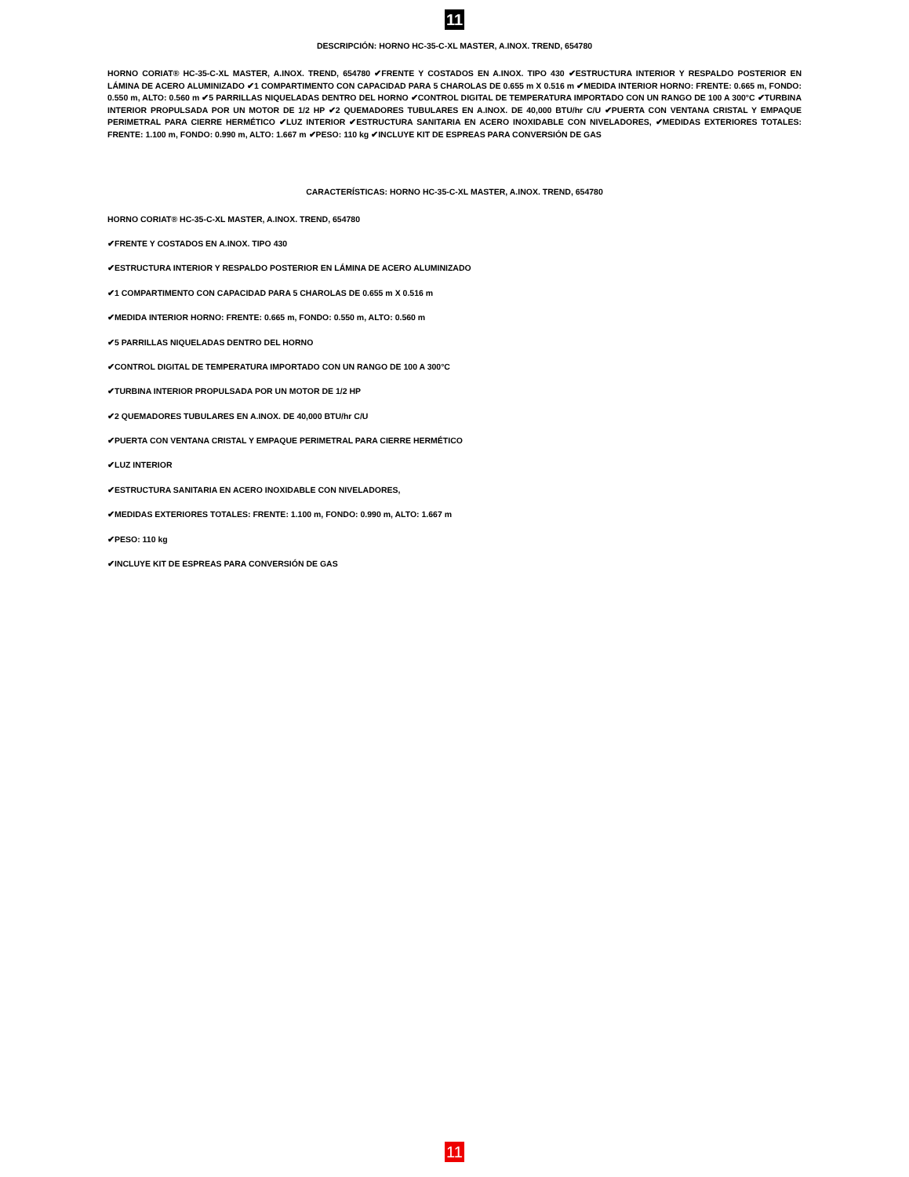11
DESCRIPCIÓN: HORNO HC-35-C-XL MASTER, A.INOX. TREND, 654780
HORNO CORIAT® HC-35-C-XL MASTER, A.INOX. TREND, 654780 ✔FRENTE Y COSTADOS EN A.INOX. TIPO 430 ✔ESTRUCTURA INTERIOR Y RESPALDO POSTERIOR EN LÁMINA DE ACERO ALUMINIZADO ✔1 COMPARTIMENTO CON CAPACIDAD PARA 5 CHAROLAS DE 0.655 m X 0.516 m ✔MEDIDA INTERIOR HORNO: FRENTE: 0.665 m, FONDO: 0.550 m, ALTO: 0.560 m ✔5 PARRILLAS NIQUELADAS DENTRO DEL HORNO ✔CONTROL DIGITAL DE TEMPERATURA IMPORTADO CON UN RANGO DE 100 A 300°C ✔TURBINA INTERIOR PROPULSADA POR UN MOTOR DE 1/2 HP ✔2 QUEMADORES TUBULARES EN A.INOX. DE 40,000 BTU/hr C/U ✔PUERTA CON VENTANA CRISTAL Y EMPAQUE PERIMETRAL PARA CIERRE HERMÉTICO ✔LUZ INTERIOR ✔ESTRUCTURA SANITARIA EN ACERO INOXIDABLE CON NIVELADORES, ✔MEDIDAS EXTERIORES TOTALES: FRENTE: 1.100 m, FONDO: 0.990 m, ALTO: 1.667 m ✔PESO: 110 kg ✔INCLUYE KIT DE ESPREAS PARA CONVERSIÓN DE GAS
CARACTERÍSTICAS: HORNO HC-35-C-XL MASTER, A.INOX. TREND, 654780
HORNO CORIAT® HC-35-C-XL MASTER, A.INOX. TREND, 654780
✔FRENTE Y COSTADOS EN A.INOX. TIPO 430
✔ESTRUCTURA INTERIOR Y RESPALDO POSTERIOR EN LÁMINA DE ACERO ALUMINIZADO
✔1 COMPARTIMENTO CON CAPACIDAD PARA 5 CHAROLAS DE 0.655 m X 0.516 m
✔MEDIDA INTERIOR HORNO: FRENTE: 0.665 m, FONDO: 0.550 m, ALTO: 0.560 m
✔5 PARRILLAS NIQUELADAS DENTRO DEL HORNO
✔CONTROL DIGITAL DE TEMPERATURA IMPORTADO CON UN RANGO DE 100 A 300°C
✔TURBINA INTERIOR PROPULSADA POR UN MOTOR DE 1/2 HP
✔2 QUEMADORES TUBULARES EN A.INOX. DE 40,000 BTU/hr C/U
✔PUERTA CON VENTANA CRISTAL Y EMPAQUE PERIMETRAL PARA CIERRE HERMÉTICO
✔LUZ INTERIOR
✔ESTRUCTURA SANITARIA EN ACERO INOXIDABLE CON NIVELADORES,
✔MEDIDAS EXTERIORES TOTALES: FRENTE: 1.100 m, FONDO: 0.990 m, ALTO: 1.667 m
✔PESO: 110 kg
✔INCLUYE KIT DE ESPREAS PARA CONVERSIÓN DE GAS
11